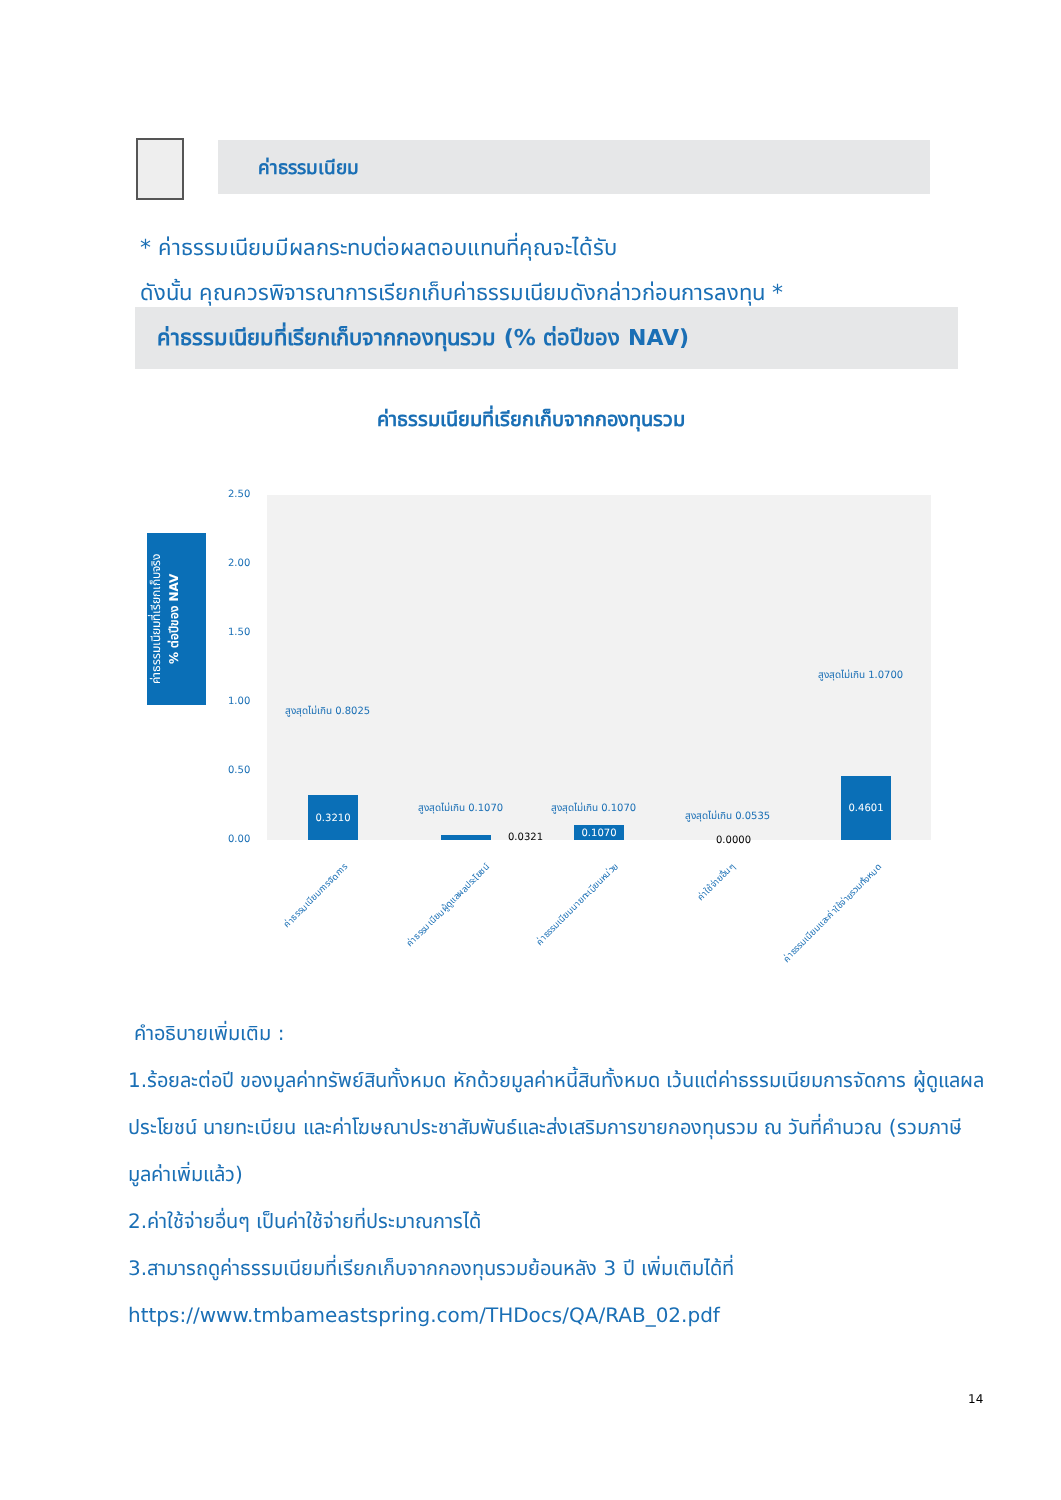ค่าธรรมเนียม
* ค่าธรรมเนียมมีผลกระทบต่อผลตอบแทนที่คุณจะได้รับ
ดังนั้น คุณควรพิจารณาการเรียกเก็บค่าธรรมเนียมดังกล่าวก่อนการลงทุน *
ค่าธรรมเนียมที่เรียกเก็บจากกองทุนรวม (% ต่อปีของ NAV)
ค่าธรรมเนียมที่เรียกเก็บจากกองทุนรวม
ค่าธรรมเนียมที่เรียกเก็บจริง
% ต่อปีของ NAV
2.50
2.00
1.50
1.00
0.50
0.00
สูงสุดไม่เกิน 0.8025
0.3210 สูงสุดไม่เกิน 0.1070
0.0321
สูงสุดไม่เกิน 0.1070
0.1070
สูงสุดไม่เกิน 0.0535
0.0000
สูงสุดไม่เกิน 1.0700
0.4601
ค่าธรรมเนียมการจัดการ ค่าธรรมเนียมผู้ดูแลผลประโยชน์ ค่าธรรมเนียมนายทะเบียนหน่วย ค่าใช้จ่ายอื่นๆ ค่าธรรมเนียมและค่าใช้จ่ายรวมทั้งหมด
คำอธิบายเพิ่มเติม :
1.ร้อยละต่อปี ของมูลค่าทรัพย์สินทั้งหมด หักด้วยมูลค่าหนี้สินทั้งหมด เว้นแต่ค่าธรรมเนียมการจัดการ ผู้ดูแลผลประโยชน์ นายทะเบียน และค่าโฆษณาประชาสัมพันธ์และส่งเสริมการขายกองทุนรวม ณ วันที่คำนวณ (รวมภาษีมูลค่าเพิ่มแล้ว)
2.ค่าใช้จ่ายอื่นๆ เป็นค่าใช้จ่ายที่ประมาณการได้
3.สามารถดูค่าธรรมเนียมที่เรียกเก็บจากกองทุนรวมย้อนหลัง 3 ปี เพิ่มเติมได้ที่
https://www.tmbameastspring.com/THDocs/QA/RAB_02.pdf
14